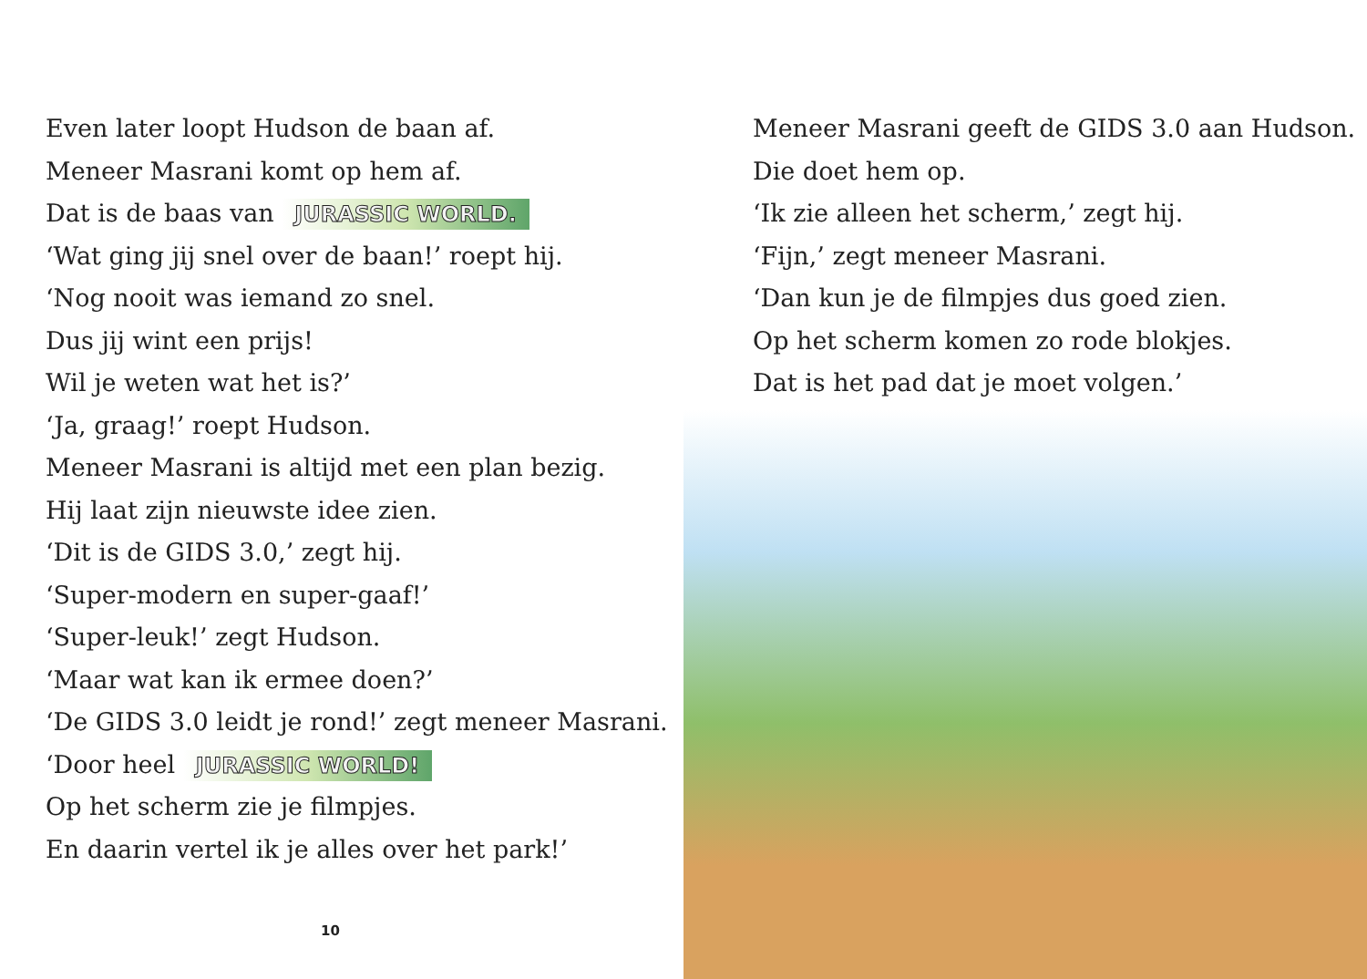Even later loopt Hudson de baan af.
Meneer Masrani komt op hem af.
Dat is de baas van JURASSIC WORLD.
‘Wat ging jij snel over de baan!’ roept hij.
‘Nog nooit was iemand zo snel.
Dus jij wint een prijs!
Wil je weten wat het is?’
‘Ja, graag!’ roept Hudson.
Meneer Masrani is altijd met een plan bezig.
Hij laat zijn nieuwste idee zien.
‘Dit is de GIDS 3.0,’ zegt hij.
‘Super-modern en super-gaaf!’
‘Super-leuk!’ zegt Hudson.
‘Maar wat kan ik ermee doen?’
‘De GIDS 3.0 leidt je rond!’ zegt meneer Masrani.
‘Door heel JURASSIC WORLD!
Op het scherm zie je filmpjes.
En daarin vertel ik je alles over het park!’
10
Meneer Masrani geeft de GIDS 3.0 aan Hudson.
Die doet hem op.
‘Ik zie alleen het scherm,’ zegt hij.
‘Fijn,’ zegt meneer Masrani.
‘Dan kun je de filmpjes dus goed zien.
Op het scherm komen zo rode blokjes.
Dat is het pad dat je moet volgen.’